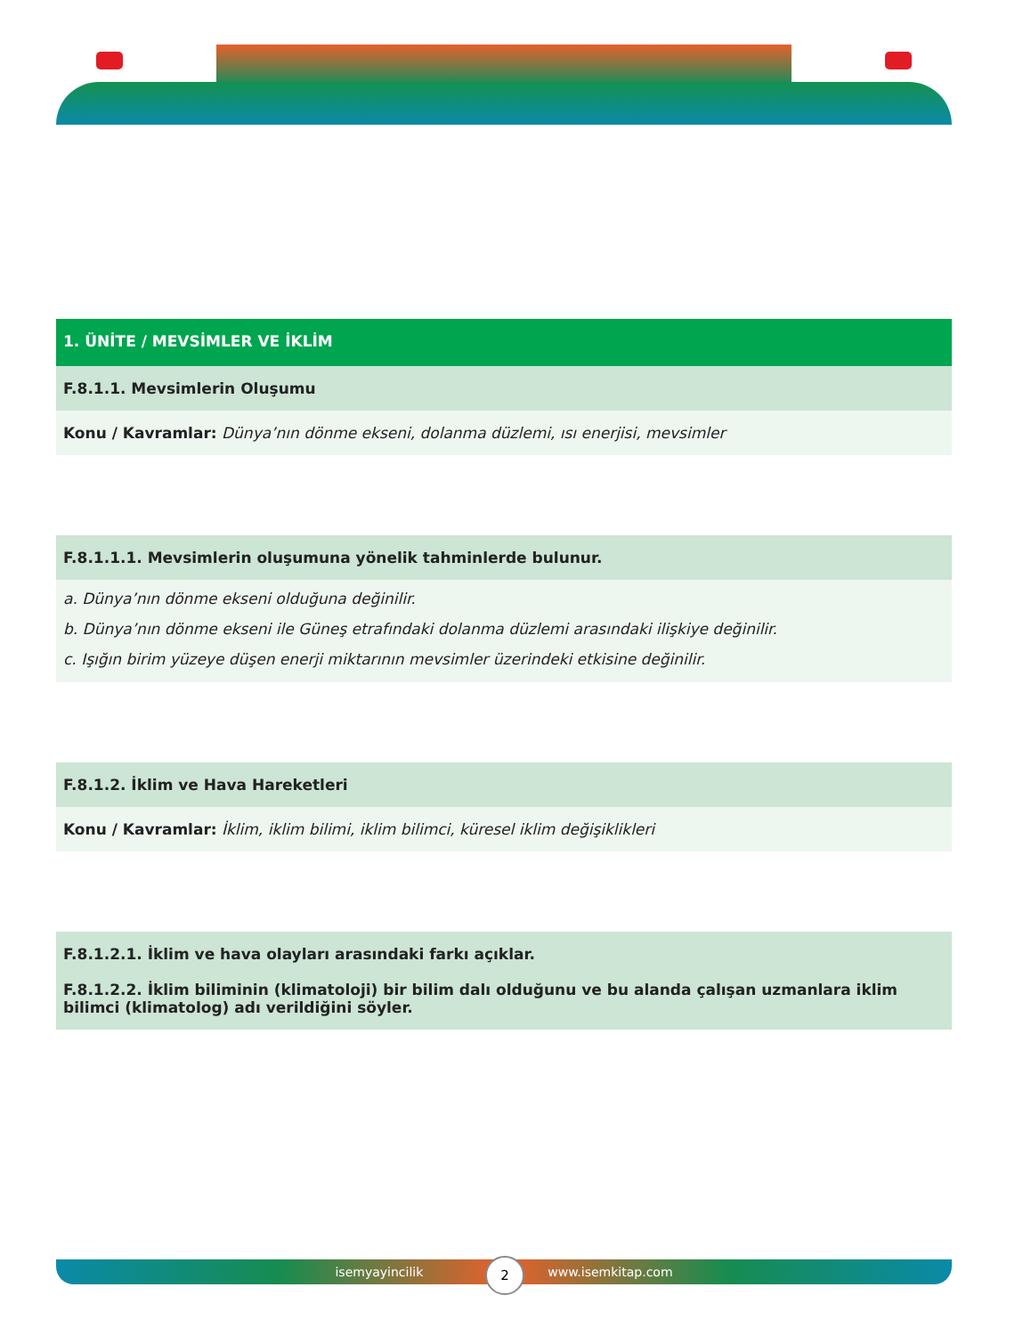1. ÜNİTE / MEVSİMLER VE İKLİM
F.8.1.1. Mevsimlerin Oluşumu
Konu / Kavramlar: Dünya’nın dönme ekseni, dolanma düzlemi, ısı enerjisi, mevsimler
F.8.1.1.1. Mevsimlerin oluşumuna yönelik tahminlerde bulunur.
a. Dünya’nın dönme ekseni olduğuna değinilir.
b. Dünya’nın dönme ekseni ile Güneş etrafındaki dolanma düzlemi arasındaki ilişkiye değinilir.
c. Işığın birim yüzeye düşen enerji miktarının mevsimler üzerindeki etkisine değinilir.
F.8.1.2. İklim ve Hava Hareketleri
Konu / Kavramlar: İklim, iklim bilimi, iklim bilimci, küresel iklim değişiklikleri
F.8.1.2.1. İklim ve hava olayları arasındaki farkı açıklar.
F.8.1.2.2. İklim biliminin (klimatoloji) bir bilim dalı olduğunu ve bu alanda çalışan uzmanlara iklim bilimci (klimatolog) adı verildiğini söyler.
isemyayincilik www.isemkitap.com 2